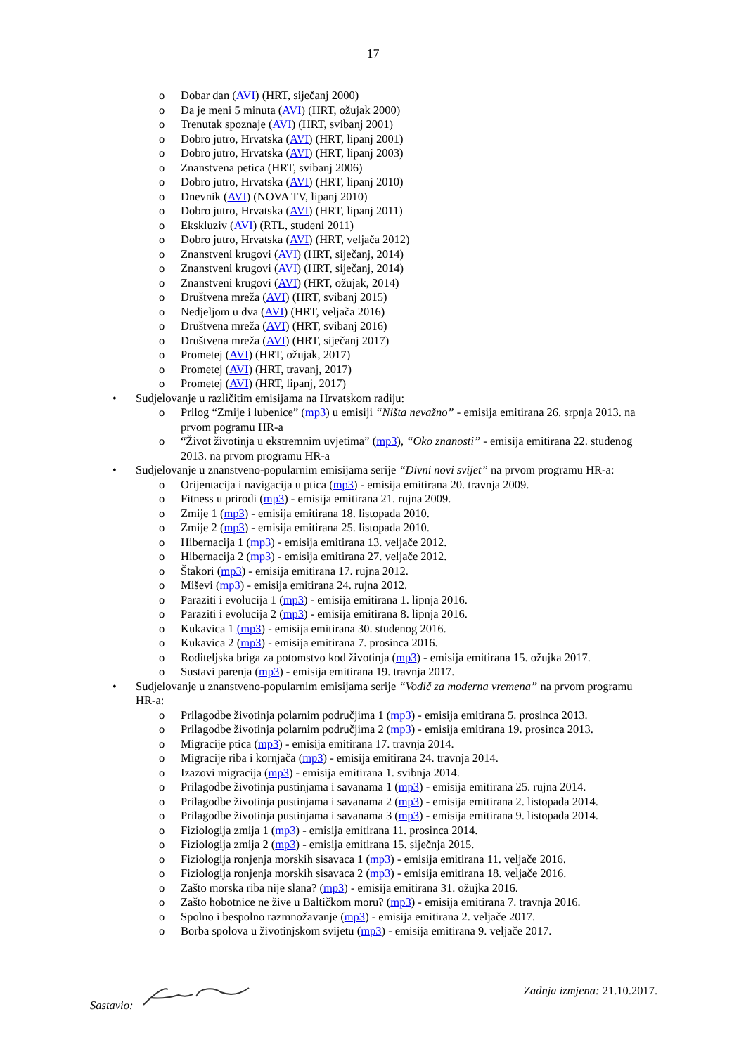17
o Dobar dan (AVI) (HRT, siječanj 2000)
o Da je meni 5 minuta (AVI) (HRT, ožujak 2000)
o Trenutak spoznaje (AVI) (HRT, svibanj 2001)
o Dobro jutro, Hrvatska (AVI) (HRT, lipanj 2001)
o Dobro jutro, Hrvatska (AVI) (HRT, lipanj 2003)
o Znanstvena petica (HRT, svibanj 2006)
o Dobro jutro, Hrvatska (AVI) (HRT, lipanj 2010)
o Dnevnik (AVI) (NOVA TV, lipanj 2010)
o Dobro jutro, Hrvatska (AVI) (HRT, lipanj 2011)
o Ekskluziv (AVI) (RTL, studeni 2011)
o Dobro jutro, Hrvatska (AVI) (HRT, veljača 2012)
o Znanstveni krugovi (AVI) (HRT, siječanj, 2014)
o Znanstveni krugovi (AVI) (HRT, siječanj, 2014)
o Znanstveni krugovi (AVI) (HRT, ožujak, 2014)
o Društvena mreža (AVI) (HRT, svibanj 2015)
o Nedjeljom u dva (AVI) (HRT, veljača 2016)
o Društvena mreža (AVI) (HRT, svibanj 2016)
o Društvena mreža (AVI) (HRT, siječanj 2017)
o Prometej (AVI) (HRT, ožujak, 2017)
o Prometej (AVI) (HRT, travanj, 2017)
o Prometej (AVI) (HRT, lipanj, 2017)
• Sudjelovanje u različitim emisijama na Hrvatskom radiju:
o Prilog “Zmije i lubenice” (mp3) u emisiji “Ništa nevažno” - emisija emitirana 26. srpnja 2013. na prvom pogramu HR-a
o “Život životinja u ekstremnim uvjetima” (mp3), “Oko znanosti” - emisija emitirana 22. studenog 2013. na prvom programu HR-a
• Sudjelovanje u znanstveno-popularnim emisijama serije “Divni novi svijet” na prvom programu HR-a:
o Orijentacija i navigacija u ptica (mp3) - emisija emitirana 20. travnja 2009.
o Fitness u prirodi (mp3) - emisija emitirana 21. rujna 2009.
o Zmije 1 (mp3) - emisija emitirana 18. listopada 2010.
o Zmije 2 (mp3) - emisija emitirana 25. listopada 2010.
o Hibernacija 1 (mp3) - emisija emitirana 13. veljače 2012.
o Hibernacija 2 (mp3) - emisija emitirana 27. veljače 2012.
o Štakori (mp3) - emisija emitirana 17. rujna 2012.
o Miševi (mp3) - emisija emitirana 24. rujna 2012.
o Paraziti i evolucija 1 (mp3) - emisija emitirana 1. lipnja 2016.
o Paraziti i evolucija 2 (mp3) - emisija emitirana 8. lipnja 2016.
o Kukavica 1 (mp3) - emisija emitirana 30. studenog 2016.
o Kukavica 2 (mp3) - emisija emitirana 7. prosinca 2016.
o Roditeljska briga za potomstvo kod životinja (mp3) - emisija emitirana 15. ožujka 2017.
o Sustavi parenja (mp3) - emisija emitirana 19. travnja 2017.
• Sudjelovanje u znanstveno-popularnim emisijama serije “Vodič za moderna vremena” na prvom programu HR-a:
o Prilagodbe životinja polarnim područjima 1 (mp3) - emisija emitirana 5. prosinca 2013.
o Prilagodbe životinja polarnim područjima 2 (mp3) - emisija emitirana 19. prosinca 2013.
o Migracije ptica (mp3) - emisija emitirana 17. travnja 2014.
o Migracije riba i kornjača (mp3) - emisija emitirana 24. travnja 2014.
o Izazovi migracija (mp3) - emisija emitirana 1. svibnja 2014.
o Prilagodbe životinja pustinjama i savanama 1 (mp3) - emisija emitirana 25. rujna 2014.
o Prilagodbe životinja pustinjama i savanama 2 (mp3) - emisija emitirana 2. listopada 2014.
o Prilagodbe životinja pustinjama i savanama 3 (mp3) - emisija emitirana 9. listopada 2014.
o Fiziologija zmija 1 (mp3) - emisija emitirana 11. prosinca 2014.
o Fiziologija zmija 2 (mp3) - emisija emitirana 15. siječnja 2015.
o Fiziologija ronjenja morskih sisavaca 1 (mp3) - emisija emitirana 11. veljače 2016.
o Fiziologija ronjenja morskih sisavaca 2 (mp3) - emisija emitirana 18. veljače 2016.
o Zašto morska riba nije slana? (mp3) - emisija emitirana 31. ožujka 2016.
o Zašto hobotnice ne žive u Baltičkom moru? (mp3) - emisija emitirana 7. travnja 2016.
o Spolno i bespolno razmnožavanje (mp3) - emisija emitirana 2. veljače 2017.
o Borba spolova u životinjskom svijetu (mp3) - emisija emitirana 9. veljače 2017.
Sastavio: Zadnja izmjena: 21.10.2017.